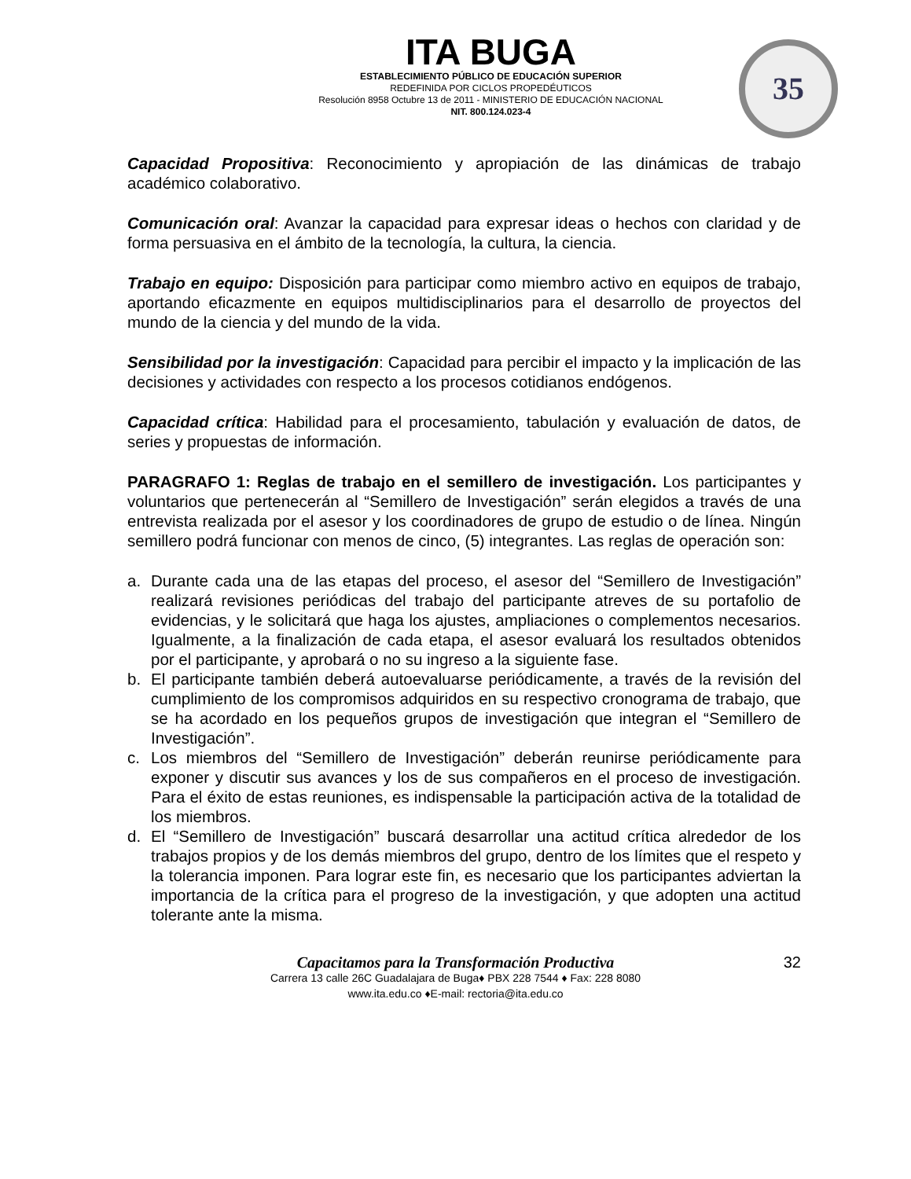ITA BUGA
ESTABLECIMIENTO PÚBLICO DE EDUCACIÓN SUPERIOR
REDEFINIDA POR CICLOS PROPEDÉUTICOS
Resolución 8958 Octubre 13 de 2011 - MINISTERIO DE EDUCACIÓN NACIONAL
NIT. 800.124.023-4
35
Capacidad Propositiva: Reconocimiento y apropiación de las dinámicas de trabajo académico colaborativo.
Comunicación oral: Avanzar la capacidad para expresar ideas o hechos con claridad y de forma persuasiva en el ámbito de la tecnología, la cultura, la ciencia.
Trabajo en equipo: Disposición para participar como miembro activo en equipos de trabajo, aportando eficazmente en equipos multidisciplinarios para el desarrollo de proyectos del mundo de la ciencia y del mundo de la vida.
Sensibilidad por la investigación: Capacidad para percibir el impacto y la implicación de las decisiones y actividades con respecto a los procesos cotidianos endógenos.
Capacidad crítica: Habilidad para el procesamiento, tabulación y evaluación de datos, de series y propuestas de información.
PARAGRAFO 1: Reglas de trabajo en el semillero de investigación. Los participantes y voluntarios que pertenecerán al “Semillero de Investigación” serán elegidos a través de una entrevista realizada por el asesor y los coordinadores de grupo de estudio o de línea. Ningún semillero podrá funcionar con menos de cinco, (5) integrantes. Las reglas de operación son:
a. Durante cada una de las etapas del proceso, el asesor del “Semillero de Investigación” realizará revisiones periódicas del trabajo del participante atreves de su portafolio de evidencias, y le solicitará que haga los ajustes, ampliaciones o complementos necesarios. Igualmente, a la finalización de cada etapa, el asesor evaluará los resultados obtenidos por el participante, y aprobará o no su ingreso a la siguiente fase.
b. El participante también deberá autoevaluarse periódicamente, a través de la revisión del cumplimiento de los compromisos adquiridos en su respectivo cronograma de trabajo, que se ha acordado en los pequeños grupos de investigación que integran el “Semillero de Investigación”.
c. Los miembros del “Semillero de Investigación” deberán reunirse periódicamente para exponer y discutir sus avances y los de sus compañeros en el proceso de investigación. Para el éxito de estas reuniones, es indispensable la participación activa de la totalidad de los miembros.
d. El “Semillero de Investigación” buscará desarrollar una actitud crítica alrededor de los trabajos propios y de los demás miembros del grupo, dentro de los límites que el respeto y la tolerancia imponen. Para lograr este fin, es necesario que los participantes adviertan la importancia de la crítica para el progreso de la investigación, y que adopten una actitud tolerante ante la misma.
Capacitamos para la Transformación Productiva
32
Carrera 13 calle 26C Guadalajara de Buga♦ PBX 228 7544 ♦ Fax: 228 8080
www.ita.edu.co ♦E-mail: rectoria@ita.edu.co